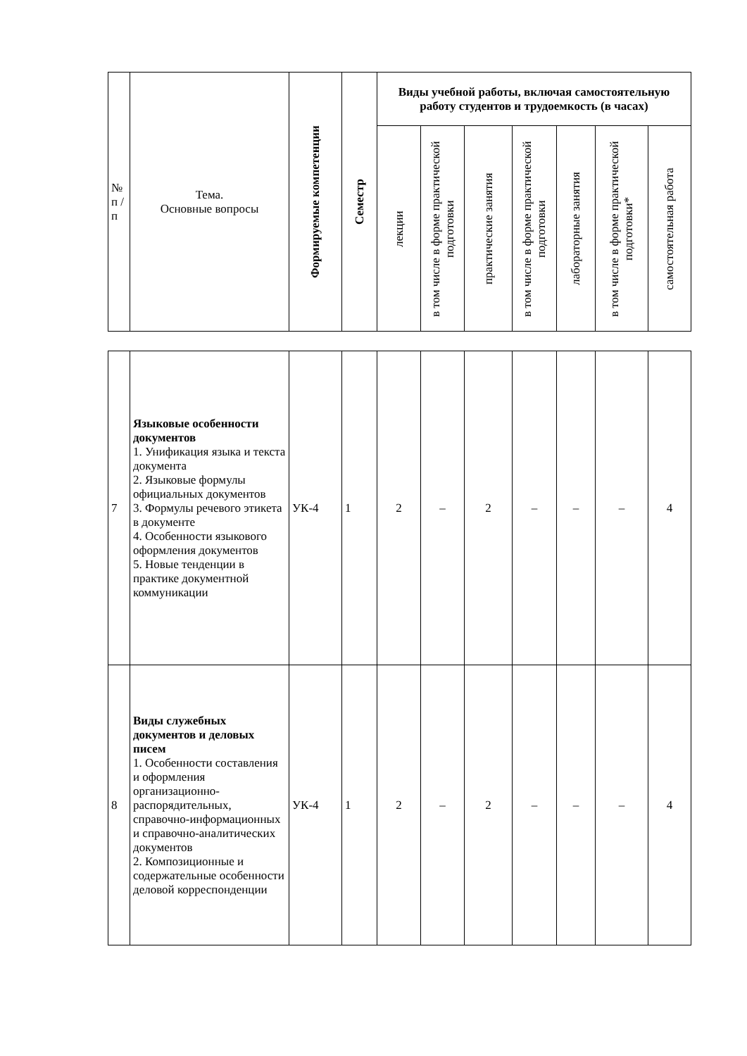| № п / п | Тема. Основные вопросы | Формируемые компетенции | Семестр | Виды учебной работы, включая самостоятельную работу студентов и трудоемкость (в часах) | | | | | | |
| | | | | лекции | в том числе в форме практической подготовки | практические занятия | в том числе в форме практической подготовки | лабораторные занятия | в том числе в форме практической подготовки* | самостоятельная работа |
| 7 | Языковые особенности документов 1. Унификация языка и текста документа 2. Языковые формулы официальных документов 3. Формулы речевого этикета в документе 4. Особенности языкового оформления документов 5. Новые тенденции в практике документной коммуникации | УК-4 | 1 | 2 | – | 2 | – | – | – | 4 |
| 8 | Виды служебных документов и деловых писем 1. Особенности составления и оформления организационно-распорядительных, справочно-информационных и справочно-аналитических документов 2. Композиционные и содержательные особенности деловой корреспонденции | УК-4 | 1 | 2 | – | 2 | – | – | – | 4 |